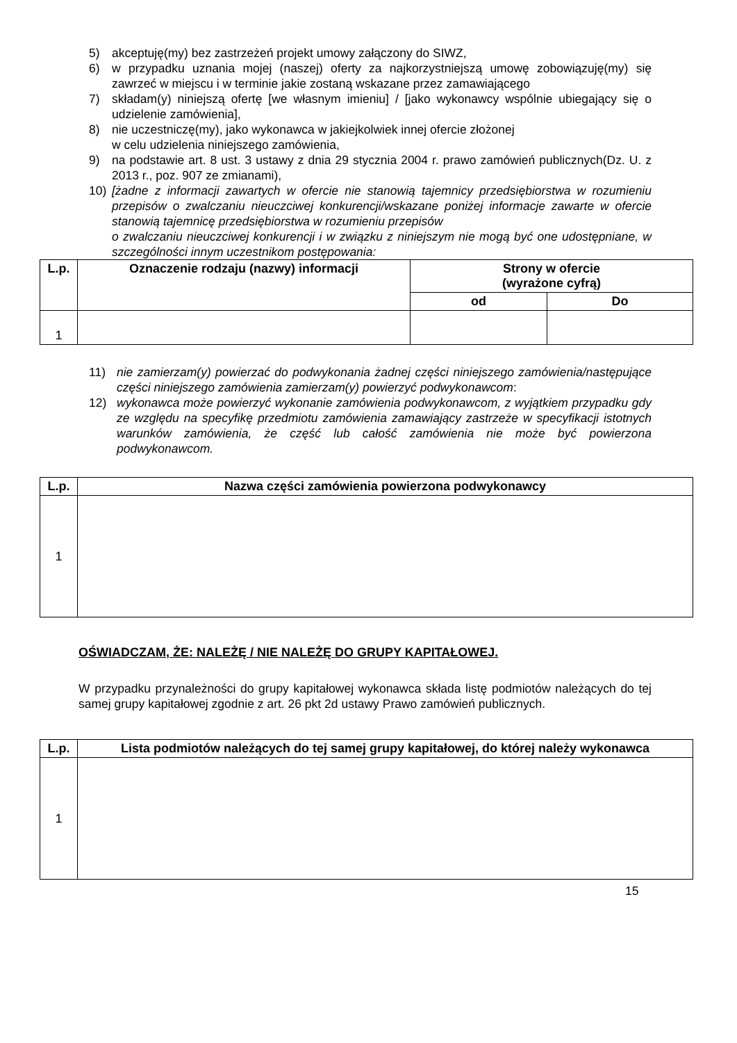5) akceptuję(my) bez zastrzeżeń projekt umowy załączony do SIWZ,
6) w przypadku uznania mojej (naszej) oferty za najkorzystniejszą umowę zobowiązuję(my) się zawrzeć w miejscu i w terminie jakie zostaną wskazane przez zamawiającego
7) składam(y) niniejszą ofertę [we własnym imieniu] / [jako wykonawcy wspólnie ubiegający się o udzielenie zamówienia],
8) nie uczestniczę(my), jako wykonawca w jakiejkolwiek innej ofercie złożonej
w celu udzielenia niniejszego zamówienia,
9) na podstawie art. 8 ust. 3 ustawy z dnia 29 stycznia 2004 r. prawo zamówień publicznych(Dz. U. z 2013 r., poz. 907 ze zmianami),
10) [żadne z informacji zawartych w ofercie nie stanowią tajemnicy przedsiębiorstwa w rozumieniu przepisów o zwalczaniu nieuczciwej konkurencji/wskazane poniżej informacje zawarte w ofercie stanowią tajemnicę przedsiębiorstwa w rozumieniu przepisów
o zwalczaniu nieuczciwej konkurencji i w związku z niniejszym nie mogą być one udostępniane, w szczególności innym uczestnikom postępowania:
| L.p. | Oznaczenie rodzaju (nazwy) informacji | Strony w ofercie (wyrażone cyfrą) | |
| --- | --- | --- | --- |
| | | od | Do |
| 1 | | | |
11) nie zamierzam(y) powierzać do podwykonania żadnej części niniejszego zamówienia/następujące części niniejszego zamówienia zamierzam(y) powierzyć podwykonawcom:
12) wykonawca może powierzyć wykonanie zamówienia podwykonawcom, z wyjątkiem przypadku gdy ze względu na specyfikę przedmiotu zamówienia zamawiający zastrzeże w specyfikacji istotnych warunków zamówienia, że część lub całość zamówienia nie może być powierzona podwykonawcom.
| L.p. | Nazwa części zamówienia powierzona podwykonawcy |
| --- | --- |
| 1 | |
OŚWIADCZAM, ŻE: NALEŻĘ / NIE NALEŻĘ DO GRUPY KAPITAŁOWEJ.
W przypadku przynależności do grupy kapitałowej wykonawca składa listę podmiotów należących do tej samej grupy kapitałowej zgodnie z art. 26 pkt 2d ustawy Prawo zamówień publicznych.
| L.p. | Lista podmiotów należących do tej samej grupy kapitałowej, do której należy wykonawca |
| --- | --- |
| 1 | |
15